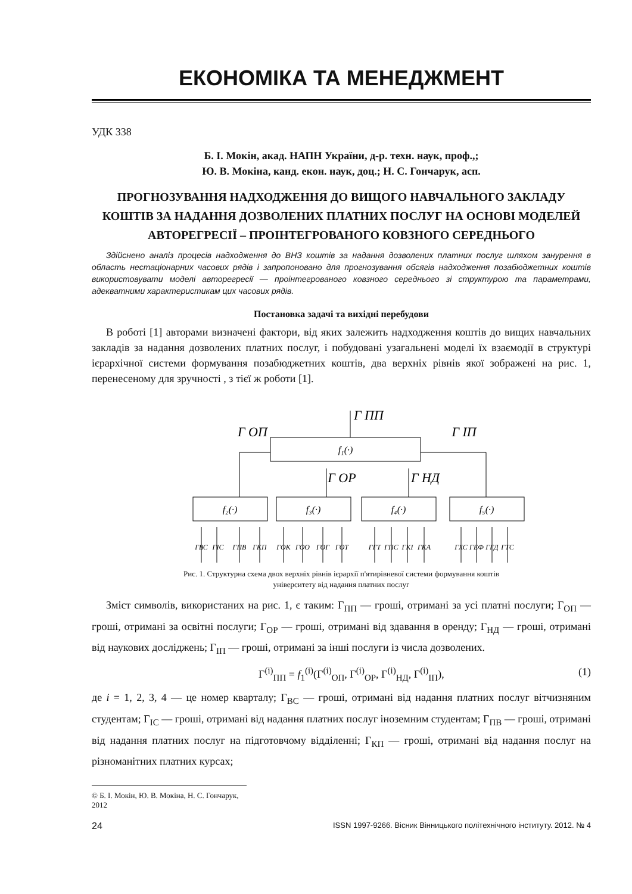ЕКОНОМІКА ТА МЕНЕДЖМЕНТ
УДК 338
Б. І. Мокін, акад. НАПН України, д-р. техн. наук, проф.,;
Ю. В. Мокіна, канд. екон. наук, доц.; Н. С. Гончарук, асп.
ПРОГНОЗУВАННЯ НАДХОДЖЕННЯ ДО ВИЩОГО НАВЧАЛЬНОГО ЗАКЛАДУ КОШТІВ ЗА НАДАННЯ ДОЗВОЛЕНИХ ПЛАТНИХ ПОСЛУГ НА ОСНОВІ МОДЕЛЕЙ АВТОРЕГРЕСІЇ – ПРОІНТЕГРОВАНОГО КОВЗНОГО СЕРЕДНЬОГО
Здійснено аналіз процесів надходження до ВНЗ коштів за надання дозволених платних послуг шляхом занурення в область нестаціонарних часових рядів і запропоновано для прогнозування обсягів надходження позабюджетних коштів використовувати моделі авторегресії — проінтегрованого ковзного середнього зі структурою та параметрами, адекватними характеристикам цих часових рядів.
Постановка задачі та вихідні перебудови
В роботі [1] авторами визначені фактори, від яких залежить надходження коштів до вищих навчальних закладів за надання дозволених платних послуг, і побудовані узагальнені моделі їх взаємодії в структурі ієрархічної системи формування позабюджетних коштів, два верхніх рівнів якої зображені на рис. 1, перенесеному для зручності , з тієї ж роботи [1].
f₁(·)
f₂(·)
f₃(·)
f₄(·)
f₅(·)
Г ПП
Г ОП
Г ІП
Г ОР
Г НД
ГВС
ГІС
ГПВ
ГКП
ГОК
ГОО
ГОГ
ГОТ
ГГТ
ГПС
ГКІ
ГКА
ГХС
ГЕФ
ГГД
ГТС
Рис. 1. Структурна схема двох верхніх рівнів ієрархії п'ятирівневої системи формування коштів
університету від надання платних послуг
Зміст символів, використаних на рис. 1, є таким: Г<sub>ПП</sub> — гроші, отримані за усі платні послуги; Г<sub>ОП</sub> — гроші, отримані за освітні послуги; Г<sub>ОР</sub> — гроші, отримані від здавання в оренду; Г<sub>НД</sub> — гроші, отримані від наукових досліджень; Г<sub>ІП</sub> — гроші, отримані за інші послуги із числа дозволених.
Г<sup>(i)</sup><sub>ПП</sub> = f<sub>1</sub><sup>(i)</sup>(Г<sup>(i)</sup><sub>ОП</sub>, Г<sup>(i)</sup><sub>ОР</sub>, Г<sup>(i)</sup><sub>НД</sub>, Г<sup>(i)</sup><sub>ІП</sub>), (1)
де i = 1, 2, 3, 4 — це номер кварталу; Г<sub>ВС</sub> — гроші, отримані від надання платних послуг вітчизняним студентам; Г<sub>ІС</sub> — гроші, отримані від надання платних послуг іноземним студентам; Г<sub>ПВ</sub> — гроші, отримані від надання платних послуг на підготовчому відділенні; Г<sub>КП</sub> — гроші, отримані від надання послуг на різноманітних платних курсах;
© Б. І. Мокін, Ю. В. Мокіна, Н. С. Гончарук, 2012
24 ISSN 1997-9266. Вісник Вінницького політехнічного інституту. 2012. № 4